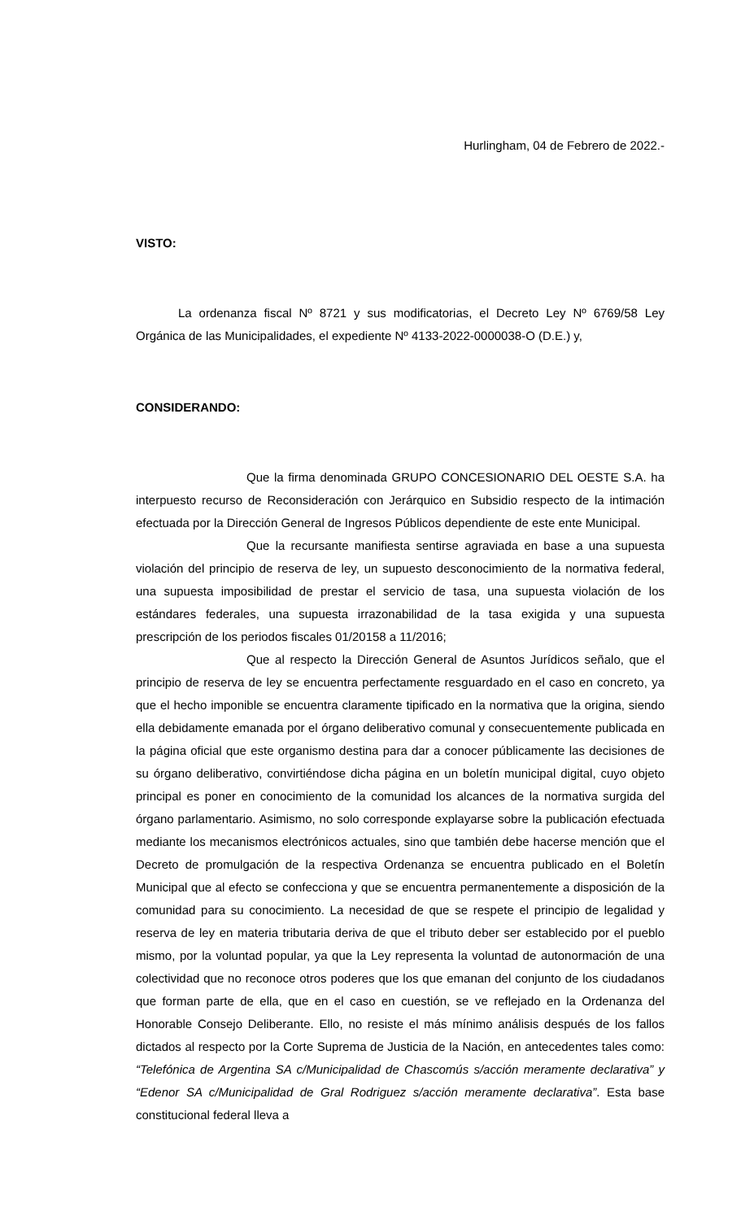Hurlingham, 04 de Febrero de 2022.-
VISTO:
La ordenanza fiscal Nº 8721 y sus modificatorias, el Decreto Ley Nº 6769/58 Ley Orgánica de las Municipalidades, el expediente Nº 4133-2022-0000038-O (D.E.) y,
CONSIDERANDO:
Que la firma denominada GRUPO CONCESIONARIO DEL OESTE S.A. ha interpuesto recurso de Reconsideración con Jerárquico en Subsidio respecto de la intimación efectuada por la Dirección General de Ingresos Públicos dependiente de este ente Municipal.
Que la recursante manifiesta sentirse agraviada en base a una supuesta violación del principio de reserva de ley, un supuesto desconocimiento de la normativa federal, una supuesta imposibilidad de prestar el servicio de tasa, una supuesta violación de los estándares federales, una supuesta irrazonabilidad de la tasa exigida y una supuesta prescripción de los periodos fiscales 01/20158 a 11/2016;
Que al respecto la Dirección General de Asuntos Jurídicos señalo, que el principio de reserva de ley se encuentra perfectamente resguardado en el caso en concreto, ya que el hecho imponible se encuentra claramente tipificado en la normativa que la origina, siendo ella debidamente emanada por el órgano deliberativo comunal y consecuentemente publicada en la página oficial que este organismo destina para dar a conocer públicamente las decisiones de su órgano deliberativo, convirtiéndose dicha página en un boletín municipal digital, cuyo objeto principal es poner en conocimiento de la comunidad los alcances de la normativa surgida del órgano parlamentario. Asimismo, no solo corresponde explayarse sobre la publicación efectuada mediante los mecanismos electrónicos actuales, sino que también debe hacerse mención que el Decreto de promulgación de la respectiva Ordenanza se encuentra publicado en el Boletín Municipal que al efecto se confecciona y que se encuentra permanentemente a disposición de la comunidad para su conocimiento. La necesidad de que se respete el principio de legalidad y reserva de ley en materia tributaria deriva de que el tributo deber ser establecido por el pueblo mismo, por la voluntad popular, ya que la Ley representa la voluntad de autonormación de una colectividad que no reconoce otros poderes que los que emanan del conjunto de los ciudadanos que forman parte de ella, que en el caso en cuestión, se ve reflejado en la Ordenanza del Honorable Consejo Deliberante. Ello, no resiste el más mínimo análisis después de los fallos dictados al respecto por la Corte Suprema de Justicia de la Nación, en antecedentes tales como: “Telefónica de Argentina SA c/Municipalidad de Chascomús s/acción meramente declarativa” y “Edenor SA c/Municipalidad de Gral Rodriguez s/acción meramente declarativa”. Esta base constitucional federal lleva a